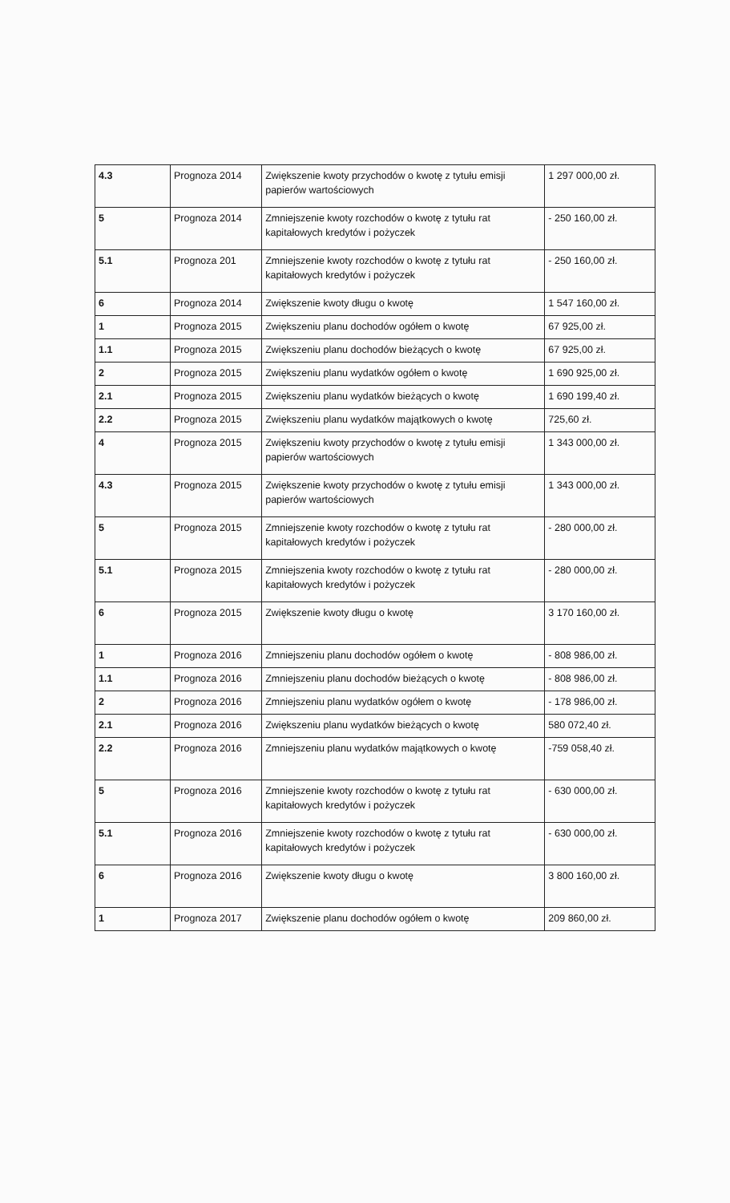| 4.3 | Prognoza 2014 | Zwiększenie kwoty przychodów o kwotę z tytułu emisji papierów wartościowych | 1 297 000,00 zł. |
| 5 | Prognoza 2014 | Zmniejszenie kwoty rozchodów o kwotę z tytułu rat kapitałowych kredytów i pożyczek | - 250 160,00 zł. |
| 5.1 | Prognoza 201 | Zmniejszenie kwoty rozchodów o kwotę z tytułu rat kapitałowych kredytów i pożyczek | - 250 160,00 zł. |
| 6 | Prognoza 2014 | Zwiększenie kwoty długu o kwotę | 1 547 160,00 zł. |
| 1 | Prognoza 2015 | Zwiększeniu planu dochodów ogółem o kwotę | 67 925,00 zł. |
| 1.1 | Prognoza 2015 | Zwiększeniu planu dochodów bieżących o kwotę | 67 925,00 zł. |
| 2 | Prognoza 2015 | Zwiększeniu planu wydatków ogółem o kwotę | 1 690 925,00 zł. |
| 2.1 | Prognoza 2015 | Zwiększeniu planu wydatków bieżących o kwotę | 1 690 199,40 zł. |
| 2.2 | Prognoza 2015 | Zwiększeniu planu wydatków majątkowych o kwotę | 725,60 zł. |
| 4 | Prognoza 2015 | Zwiększeniu kwoty przychodów o kwotę z tytułu emisji papierów wartościowych | 1 343 000,00 zł. |
| 4.3 | Prognoza 2015 | Zwiększenie kwoty przychodów o kwotę z tytułu emisji papierów wartościowych | 1 343 000,00 zł. |
| 5 | Prognoza 2015 | Zmniejszenie kwoty rozchodów o kwotę z tytułu rat kapitałowych kredytów i pożyczek | - 280 000,00 zł. |
| 5.1 | Prognoza 2015 | Zmniejszenia kwoty rozchodów o kwotę z tytułu rat kapitałowych kredytów i pożyczek | - 280 000,00 zł. |
| 6 | Prognoza 2015 | Zwiększenie kwoty długu o kwotę | 3 170 160,00 zł. |
| 1 | Prognoza 2016 | Zmniejszeniu planu dochodów ogółem o kwotę | - 808 986,00 zł. |
| 1.1 | Prognoza 2016 | Zmniejszeniu planu dochodów bieżących o kwotę | - 808 986,00 zł. |
| 2 | Prognoza 2016 | Zmniejszeniu planu wydatków ogółem o kwotę | - 178 986,00 zł. |
| 2.1 | Prognoza 2016 | Zwiększeniu planu wydatków bieżących o kwotę | 580 072,40 zł. |
| 2.2 | Prognoza 2016 | Zmniejszeniu planu wydatków majątkowych o kwotę | -759 058,40 zł. |
| 5 | Prognoza 2016 | Zmniejszenie kwoty rozchodów o kwotę z tytułu rat kapitałowych kredytów i pożyczek | - 630 000,00 zł. |
| 5.1 | Prognoza 2016 | Zmniejszenie kwoty rozchodów o kwotę z tytułu rat kapitałowych kredytów i pożyczek | - 630 000,00 zł. |
| 6 | Prognoza 2016 | Zwiększenie kwoty długu o kwotę | 3 800 160,00 zł. |
| 1 | Prognoza 2017 | Zwiększenie planu dochodów ogółem o kwotę | 209 860,00 zł. |